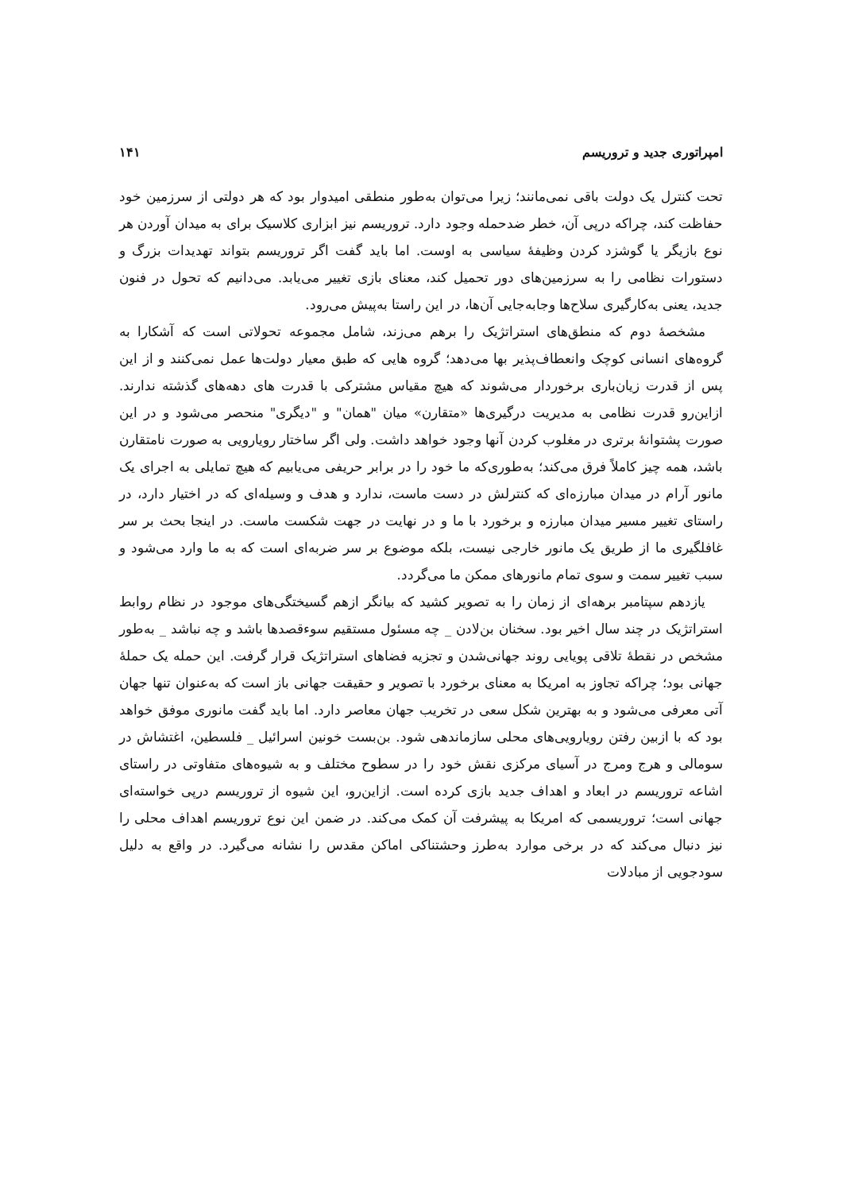امپراتوری جدید و تروریسم ۱۴۱
تحت کنترل یک دولت باقی نمی‌مانند؛ زیرا می‌توان به‌طور منطقی امیدوار بود که هر دولتی از سرزمین خود حفاظت کند، چراکه درپی آن، خطر ضدحمله وجود دارد. تروریسم نیز ابزاری کلاسیک برای به میدان آوردن هر نوع بازیگر یا گوشزد کردن وظیفهٔ سیاسی به اوست. اما باید گفت اگر تروریسم بتواند تهدیدات بزرگ و دستورات نظامی را به سرزمین‌های دور تحمیل کند، معنای بازی تغییر می‌یابد. می‌دانیم که تحول در فنون جدید، یعنی به‌کارگیری سلاح‌ها وجابه‌جایی آن‌ها، در این راستا به‌پیش می‌رود.
مشخصهٔ دوم که منطق‌های استراتژیک را برهم می‌زند، شامل مجموعه تحولاتی است که آشکارا به گروه‌های انسانی کوچک وانعطاف‌پذیر بها می‌دهد؛ گروه هایی که طبق معیار دولت‌ها عمل نمی‌کنند و از این پس از قدرت زیان‌باری برخوردار می‌شوند که هیچ مقیاس مشترکی با قدرت های دهه‌های گذشته ندارند. ازاین‌رو قدرت نظامی به مدیریت درگیری‌ها «متقارن» میان "همان" و "دیگری" منحصر می‌شود و در این صورت پشتوانهٔ برتری در مغلوب کردن آنها وجود خواهد داشت. ولی اگر ساختار رویارویی به صورت نامتقارن باشد، همه چیز کاملاً فرق می‌کند؛ به‌طوری‌که ما خود را در برابر حریفی می‌یابیم که هیچ تمایلی به اجرای یک مانور آرام در میدان مبارزه‌ای که کنترلش در دست ماست، ندارد و هدف و وسیله‌ای که در اختیار دارد، در راستای تغییر مسیر میدان مبارزه و برخورد با ما و در نهایت در جهت شکست ماست. در اینجا بحث بر سر غافلگیری ما از طریق یک مانور خارجی نیست، بلکه موضوع بر سر ضربه‌ای است که به ما وارد می‌شود و سبب تغییر سمت و سوی تمام مانورهای ممکن ما می‌گردد.
یازدهم سپتامبر برهه‌ای از زمان را به تصویر کشید که بیانگر ازهم گسیختگی‌های موجود در نظام روابط استراتژیک در چند سال اخیر بود. سخنان بن‌لادن _ چه مسئول مستقیم سوءقصدها باشد و چه نباشد _ به‌طور مشخص در نقطهٔ تلاقی پویایی روند جهانی‌شدن و تجزیه فضاهای استراتژیک قرار گرفت. این حمله یک حملهٔ جهانی بود؛ چراکه تجاوز به امریکا به معنای برخورد با تصویر و حقیقت جهانی باز است که به‌عنوان تنها جهان آتی معرفی می‌شود و به بهترین شکل سعی در تخریب جهان معاصر دارد. اما باید گفت مانوری موفق خواهد بود که با ازبین رفتن رویارویی‌های محلی سازماندهی شود. بن‌بست خونین اسرائیل _ فلسطین، اغتشاش در سومالی و هرج ومرج در آسیای مرکزی نقش خود را در سطوح مختلف و به شیوه‌های متفاوتی در راستای اشاعه تروریسم در ابعاد و اهداف جدید بازی کرده است. ازاین‌رو، این شیوه از تروریسم درپی خواسته‌ای جهانی است؛ تروریسمی که امریکا به پیشرفت آن کمک می‌کند. در ضمن این نوع تروریسم اهداف محلی را نیز دنبال می‌کند که در برخی موارد به‌طرز وحشتناکی اماکن مقدس را نشانه می‌گیرد. در واقع به دلیل سودجویی از مبادلات